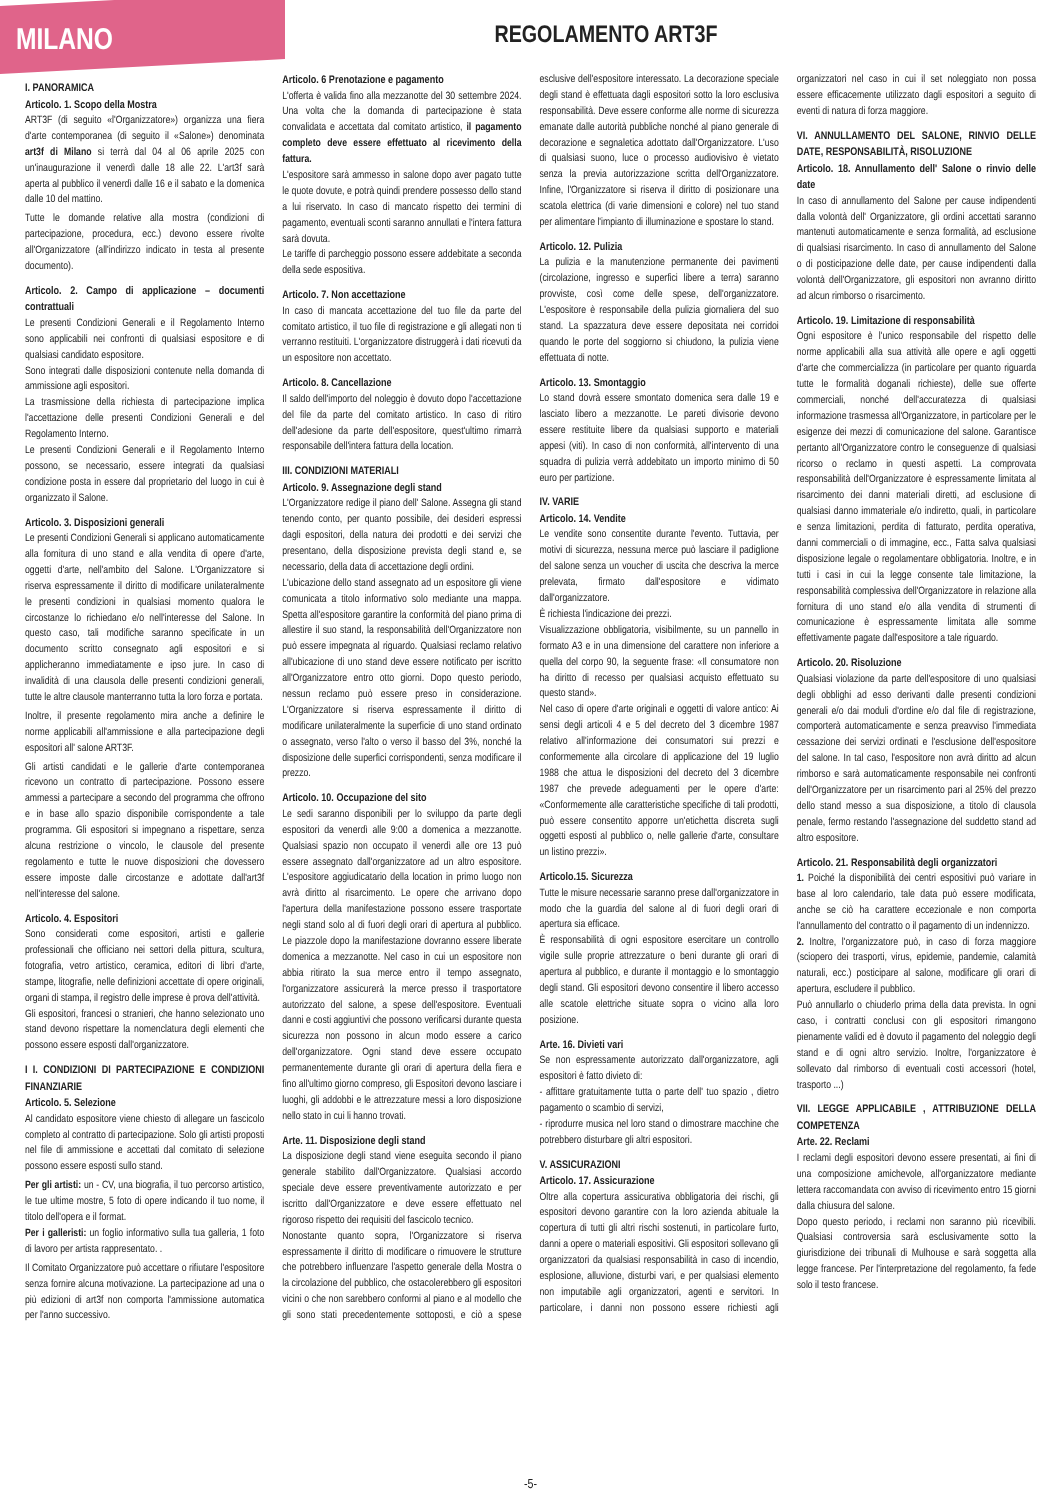MILANO
REGOLAMENTO ART3F
I. PANORAMICA
Articolo. 1. Scopo della Mostra
ART3F (di seguito «l'Organizzatore») organizza una fiera d'arte contemporanea (di seguito il «Salone») denominata art3f di Milano si terrà dal 04 al 06 aprile 2025 con un'inaugurazione il venerdì dalle 18 alle 22. L'art3f sarà aperta al pubblico il venerdì dalle 16 e il sabato e la domenica dalle 10 del mattino.
Tutte le domande relative alla mostra (condizioni di partecipazione, procedura, ecc.) devono essere rivolte all'Organizzatore (all'indirizzo indicato in testa al presente documento).
Articolo. 2. Campo di applicazione – documenti contrattuali
Le presenti Condizioni Generali e il Regolamento Interno sono applicabili nei confronti di qualsiasi espositore e di qualsiasi candidato espositore.
Sono integrati dalle disposizioni contenute nella domanda di ammissione agli espositori.
La trasmissione della richiesta di partecipazione implica l'accettazione delle presenti Condizioni Generali e del Regolamento Interno.
Le presenti Condizioni Generali e il Regolamento Interno possono, se necessario, essere integrati da qualsiasi condizione posta in essere dal proprietario del luogo in cui è organizzato il Salone.
Articolo. 3. Disposizioni generali
Le presenti Condizioni Generali si applicano automaticamente alla fornitura di uno stand e alla vendita di opere d'arte, oggetti d'arte, nell'ambito del Salone. L'Organizzatore si riserva espressamente il diritto di modificare unilateralmente le presenti condizioni in qualsiasi momento qualora le circostanze lo richiedano e/o nell'interesse del Salone. In questo caso, tali modifiche saranno specificate in un documento scritto consegnato agli espositori e si applicheranno immediatamente e ipso jure. In caso di invalidità di una clausola delle presenti condizioni generali, tutte le altre clausole manterranno tutta la loro forza e portata.
Inoltre, il presente regolamento mira anche a definire le norme applicabili all'ammissione e alla partecipazione degli espositori all' salone ART3F.
Gli artisti candidati e le gallerie d'arte contemporanea ricevono un contratto di partecipazione. Possono essere ammessi a partecipare a secondo del programma che offrono e in base allo spazio disponibile corrispondente a tale programma. Gli espositori si impegnano a rispettare, senza alcuna restrizione o vincolo, le clausole del presente regolamento e tutte le nuove disposizioni che dovessero essere imposte dalle circostanze e adottate dall'art3f nell'interesse del salone.
Articolo. 4. Espositori
Sono considerati come espositori, artisti e gallerie professionali che officiano nei settori della pittura, scultura, fotografia, vetro artistico, ceramica, editori di libri d'arte, stampe, litografie, nelle definizioni accettate di opere originali, organi di stampa, il registro delle imprese è prova dell'attività.
Gli espositori, francesi o stranieri, che hanno selezionato uno stand devono rispettare la nomenclatura degli elementi che possono essere esposti dall'organizzatore.
I I. CONDIZIONI DI PARTECIPAZIONE E CONDIZIONI FINANZIARIE
Articolo. 5. Selezione
Al candidato espositore viene chiesto di allegare un fascicolo completo al contratto di partecipazione. Solo gli artisti proposti nel file di ammissione e accettati dal comitato di selezione possono essere esposti sullo stand.
Per gli artisti: un - CV, una biografia, il tuo percorso artistico, le tue ultime mostre, 5 foto di opere indicando il tuo nome, il titolo dell'opera e il format.
Per i galleristi: un foglio informativo sulla tua galleria, 1 foto di lavoro per artista rappresentato. .
Il Comitato Organizzatore può accettare o rifiutare l'espositore senza fornire alcuna motivazione. La partecipazione ad una o più edizioni di art3f non comporta l'ammissione automatica per l'anno successivo.
Articolo. 6 Prenotazione e pagamento
L'offerta è valida fino alla mezzanotte del 30 settembre 2024. Una volta che la domanda di partecipazione è stata convalidata e accettata dal comitato artistico, il pagamento completo deve essere effettuato al ricevimento della fattura.
L'espositore sarà ammesso in salone dopo aver pagato tutte le quote dovute, e potrà quindi prendere possesso dello stand a lui riservato. In caso di mancato rispetto dei termini di pagamento, eventuali sconti saranno annullati e l'intera fattura sarà dovuta.
Le tariffe di parcheggio possono essere addebitate a seconda della sede espositiva.
Articolo. 7. Non accettazione
In caso di mancata accettazione del tuo file da parte del comitato artistico, il tuo file di registrazione e gli allegati non ti verranno restituiti. L'organizzatore distruggerà i dati ricevuti da un espositore non accettato.
Articolo. 8. Cancellazione
Il saldo dell'importo del noleggio è dovuto dopo l'accettazione del file da parte del comitato artistico. In caso di ritiro dell'adesione da parte dell'espositore, quest'ultimo rimarrà responsabile dell'intera fattura della location.
III. CONDIZIONI MATERIALI
Articolo. 9. Assegnazione degli stand
L'Organizzatore redige il piano dell' Salone. Assegna gli stand tenendo conto, per quanto possibile, dei desideri espressi dagli espositori, della natura dei prodotti e dei servizi che presentano, della disposizione prevista degli stand e, se necessario, della data di accettazione degli ordini.
L'ubicazione dello stand assegnato ad un espositore gli viene comunicata a titolo informativo solo mediante una mappa. Spetta all'espositore garantire la conformità del piano prima di allestire il suo stand, la responsabilità dell'Organizzatore non può essere impegnata al riguardo. Qualsiasi reclamo relativo all'ubicazione di uno stand deve essere notificato per iscritto all'Organizzatore entro otto giorni. Dopo questo periodo, nessun reclamo può essere preso in considerazione. L'Organizzatore si riserva espressamente il diritto di modificare unilateralmente la superficie di uno stand ordinato o assegnato, verso l'alto o verso il basso del 3%, nonché la disposizione delle superfici corrispondenti, senza modificare il prezzo.
Articolo. 10. Occupazione del sito
Le sedi saranno disponibili per lo sviluppo da parte degli espositori da venerdì alle 9:00 a domenica a mezzanotte. Qualsiasi spazio non occupato il venerdì alle ore 13 può essere assegnato dall'organizzatore ad un altro espositore. L'espositore aggiudicatario della location in primo luogo non avrà diritto al risarcimento. Le opere che arrivano dopo l'apertura della manifestazione possono essere trasportate negli stand solo al di fuori degli orari di apertura al pubblico. Le piazzole dopo la manifestazione dovranno essere liberate domenica a mezzanotte. Nel caso in cui un espositore non abbia ritirato la sua merce entro il tempo assegnato, l'organizzatore assicurerà la merce presso il trasportatore autorizzato del salone, a spese dell'espositore. Eventuali danni e costi aggiuntivi che possono verificarsi durante questa sicurezza non possono in alcun modo essere a carico dell'organizzatore. Ogni stand deve essere occupato permanentemente durante gli orari di apertura della fiera e fino all'ultimo giorno compreso, gli Espositori devono lasciare i luoghi, gli addobbi e le attrezzature messi a loro disposizione nello stato in cui li hanno trovati.
Arte. 11. Disposizione degli stand
La disposizione degli stand viene eseguita secondo il piano generale stabilito dall'Organizzatore. Qualsiasi accordo speciale deve essere preventivamente autorizzato e per iscritto dall'Organizzatore e deve essere effettuato nel rigoroso rispetto dei requisiti del fascicolo tecnico.
Nonostante quanto sopra, l'Organizzatore si riserva espressamente il diritto di modificare o rimuovere le strutture che potrebbero influenzare l'aspetto generale della Mostra o la circolazione del pubblico, che ostacolerebbero gli espositori vicini o che non sarebbero conformi al piano e al modello che gli sono stati precedentemente sottoposti, e ciò a spese esclusive dell'espositore interessato. La decorazione speciale degli stand è effettuata dagli espositori sotto la loro esclusiva responsabilità. Deve essere conforme alle norme di sicurezza emanate dalle autorità pubbliche nonché al piano generale di decorazione e segnaletica adottato dall'Organizzatore. L'uso di qualsiasi suono, luce o processo audiovisivo è vietato senza la previa autorizzazione scritta dell'Organizzatore. Infine, l'Organizzatore si riserva il diritto di posizionare una scatola elettrica (di varie dimensioni e colore) nel tuo stand per alimentare l'impianto di illuminazione e spostare lo stand.
Articolo. 12. Pulizia
La pulizia e la manutenzione permanente dei pavimenti (circolazione, ingresso e superfici libere a terra) saranno provviste, così come delle spese, dell'organizzatore. L'espositore è responsabile della pulizia giornaliera del suo stand. La spazzatura deve essere depositata nei corridoi quando le porte del soggiorno si chiudono, la pulizia viene effettuata di notte.
Articolo. 13. Smontaggio
Lo stand dovrà essere smontato domenica sera dalle 19 e lasciato libero a mezzanotte. Le pareti divisorie devono essere restituite libere da qualsiasi supporto e materiali appesi (viti). In caso di non conformità, all'intervento di una squadra di pulizia verrà addebitato un importo minimo di 50 euro per partizione.
IV. VARIE
Articolo. 14. Vendite
Le vendite sono consentite durante l'evento. Tuttavia, per motivi di sicurezza, nessuna merce può lasciare il padiglione del salone senza un voucher di uscita che descriva la merce prelevata, firmato dall'espositore e vidimato dall'organizzatore.
È richiesta l'indicazione dei prezzi.
Visualizzazione obbligatoria, visibilmente, su un pannello in formato A3 e in una dimensione del carattere non inferiore a quella del corpo 90, la seguente frase: «Il consumatore non ha diritto di recesso per qualsiasi acquisto effettuato su questo stand».
Nel caso di opere d'arte originali e oggetti di valore antico: Ai sensi degli articoli 4 e 5 del decreto del 3 dicembre 1987 relativo all'informazione dei consumatori sui prezzi e conformemente alla circolare di applicazione del 19 luglio 1988 che attua le disposizioni del decreto del 3 dicembre 1987 che prevede adeguamenti per le opere d'arte: «Conformemente alle caratteristiche specifiche di tali prodotti, può essere consentito apporre un'etichetta discreta sugli oggetti esposti al pubblico o, nelle gallerie d'arte, consultare un listino prezzi».
Articolo.15. Sicurezza
Tutte le misure necessarie saranno prese dall'organizzatore in modo che la guardia del salone al di fuori degli orari di apertura sia efficace.
È responsabilità di ogni espositore esercitare un controllo vigile sulle proprie attrezzature o beni durante gli orari di apertura al pubblico, e durante il montaggio e lo smontaggio degli stand. Gli espositori devono consentire il libero accesso alle scatole elettriche situate sopra o vicino alla loro posizione.
Arte. 16. Divieti vari
Se non espressamente autorizzato dall'organizzatore, agli espositori è fatto divieto di:
- affittare gratuitamente tutta o parte dell' tuo spazio , dietro pagamento o scambio di servizi,
- riprodurre musica nel loro stand o dimostrare macchine che potrebbero disturbare gli altri espositori.
V. ASSICURAZIONI
Articolo. 17. Assicurazione
Oltre alla copertura assicurativa obbligatoria dei rischi, gli espositori devono garantire con la loro azienda abituale la copertura di tutti gli altri rischi sostenuti, in particolare furto, danni a opere o materiali espositivi. Gli espositori sollevano gli organizzatori da qualsiasi responsabilità in caso di incendio, esplosione, alluvione, disturbi vari, e per qualsiasi elemento non imputabile agli organizzatori, agenti e servitori. In particolare, i danni non possono essere richiesti agli organizzatori nel caso in cui il set noleggiato non possa essere efficacemente utilizzato dagli espositori a seguito di eventi di natura di forza maggiore.
VI. ANNULLAMENTO DEL SALONE, RINVIO DELLE DATE, RESPONSABILITÀ, RISOLUZIONE
Articolo. 18. Annullamento dell' Salone o rinvio delle date
In caso di annullamento del Salone per cause indipendenti dalla volontà dell' Organizzatore, gli ordini accettati saranno mantenuti automaticamente e senza formalità, ad esclusione di qualsiasi risarcimento. In caso di annullamento del Salone o di posticipazione delle date, per cause indipendenti dalla volontà dell'Organizzatore, gli espositori non avranno diritto ad alcun rimborso o risarcimento.
Articolo. 19. Limitazione di responsabilità
Ogni espositore è l'unico responsabile del rispetto delle norme applicabili alla sua attività alle opere e agli oggetti d'arte che commercializza (in particolare per quanto riguarda tutte le formalità doganali richieste), delle sue offerte commerciali, nonché dell'accuratezza di qualsiasi informazione trasmessa all'Organizzatore, in particolare per le esigenze dei mezzi di comunicazione del salone. Garantisce pertanto all'Organizzatore contro le conseguenze di qualsiasi ricorso o reclamo in questi aspetti. La comprovata responsabilità dell'Organizzatore è espressamente limitata al risarcimento dei danni materiali diretti, ad esclusione di qualsiasi danno immateriale e/o indiretto, quali, in particolare e senza limitazioni, perdita di fatturato, perdita operativa, danni commerciali o di immagine, ecc., Fatta salva qualsiasi disposizione legale o regolamentare obbligatoria. Inoltre, e in tutti i casi in cui la legge consente tale limitazione, la responsabilità complessiva dell'Organizzatore in relazione alla fornitura di uno stand e/o alla vendita di strumenti di comunicazione è espressamente limitata alle somme effettivamente pagate dall'espositore a tale riguardo.
Articolo. 20. Risoluzione
Qualsiasi violazione da parte dell'espositore di uno qualsiasi degli obblighi ad esso derivanti dalle presenti condizioni generali e/o dai moduli d'ordine e/o dal file di registrazione, comporterà automaticamente e senza preavviso l'immediata cessazione dei servizi ordinati e l'esclusione dell'espositore del salone. In tal caso, l'espositore non avrà diritto ad alcun rimborso e sarà automaticamente responsabile nei confronti dell'Organizzatore per un risarcimento pari al 25% del prezzo dello stand messo a sua disposizione, a titolo di clausola penale, fermo restando l'assegnazione del suddetto stand ad altro espositore.
Articolo. 21. Responsabilità degli organizzatori
1. Poiché la disponibilità dei centri espositivi può variare in base al loro calendario, tale data può essere modificata, anche se ciò ha carattere eccezionale e non comporta l'annullamento del contratto o il pagamento di un indennizzo.
2. Inoltre, l'organizzatore può, in caso di forza maggiore (sciopero dei trasporti, virus, epidemie, pandemie, calamità naturali, ecc.) posticipare al salone, modificare gli orari di apertura, escludere il pubblico.
Può annullarlo o chiuderlo prima della data prevista. In ogni caso, i contratti conclusi con gli espositori rimangono pienamente validi ed è dovuto il pagamento del noleggio degli stand e di ogni altro servizio. Inoltre, l'organizzatore è sollevato dal rimborso di eventuali costi accessori (hotel, trasporto ...)
VII. LEGGE APPLICABILE , ATTRIBUZIONE DELLA COMPETENZA
Arte. 22. Reclami
I reclami degli espositori devono essere presentati, ai fini di una composizione amichevole, all'organizzatore mediante lettera raccomandata con avviso di ricevimento entro 15 giorni dalla chiusura del salone.
Dopo questo periodo, i reclami non saranno più ricevibili. Qualsiasi controversia sarà esclusivamente sotto la giurisdizione dei tribunali di Mulhouse e sarà soggetta alla legge francese. Per l'interpretazione del regolamento, fa fede solo il testo francese.
-5-